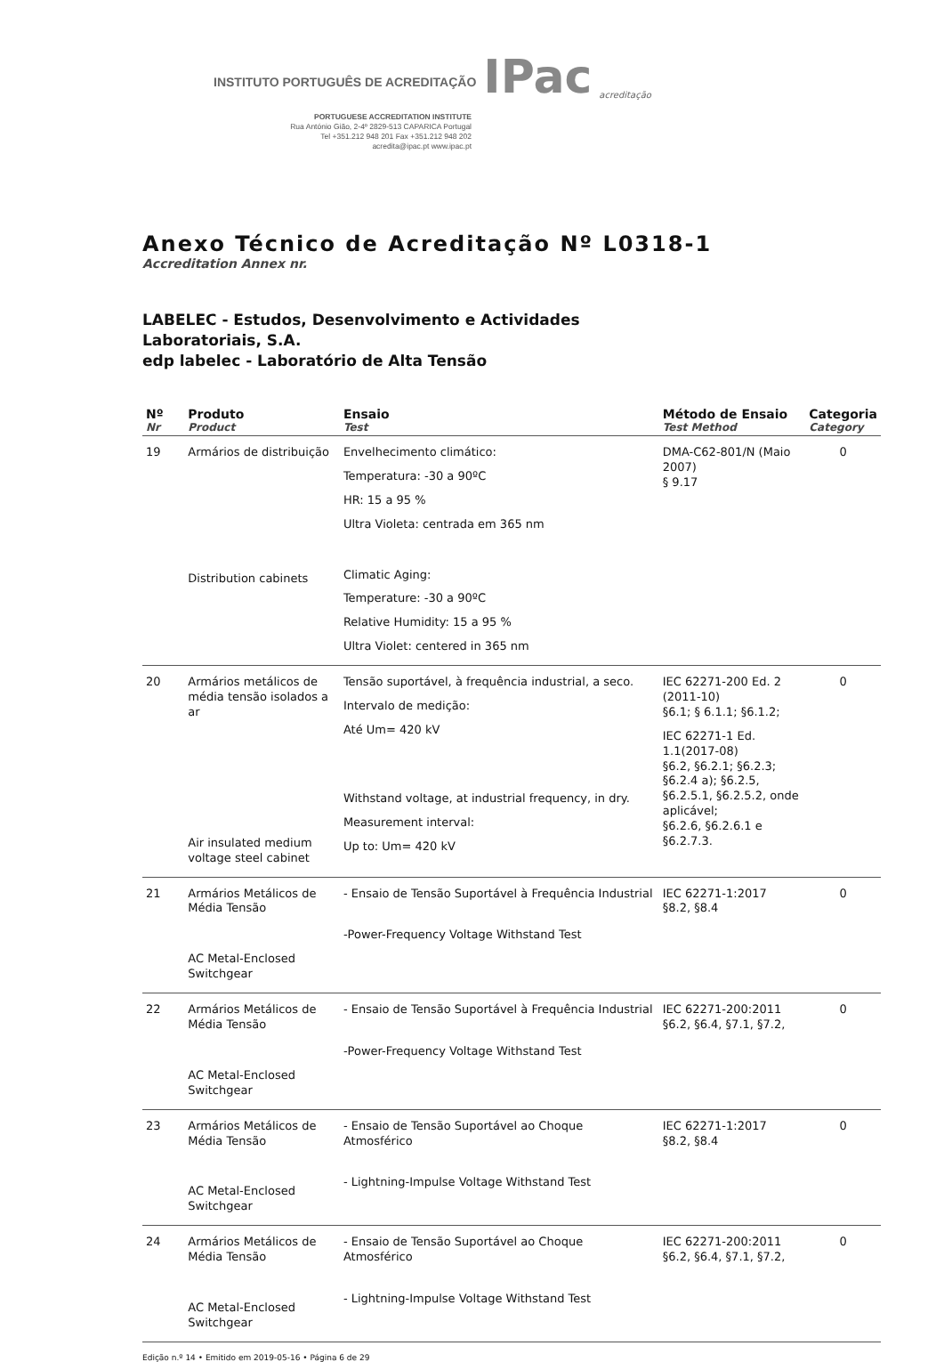INSTITUTO PORTUGUÊS DE ACREDITAÇÃO IPac acreditação
PORTUGUESE ACCREDITATION INSTITUTE
Rua António Gião, 2-4º 2829-513 CAPARICA Portugal
Tel +351.212 948 201 Fax +351.212 948 202
acredita@ipac.pt www.ipac.pt
Anexo Técnico de Acreditação Nº L0318-1
Accreditation Annex nr.
LABELEC - Estudos, Desenvolvimento e Actividades
Laboratoriais, S.A.
edp labelec - Laboratório de Alta Tensão
| Nº Nr | Produto Product | Ensaio Test | Método de Ensaio Test Method | Categoria Category |
| --- | --- | --- | --- | --- |
| 19 | Armários de distribuição Distribution cabinets | Envelhecimento climático: Temperatura: -30 a 90ºC HR: 15 a 95 % Ultra Violeta: centrada em 365 nm Climatic Aging: Temperature: -30 a 90ºC Relative Humidity: 15 a 95 % Ultra Violet: centered in 365 nm | DMA-C62-801/N (Maio 2007) § 9.17 | 0 |
| 20 | Armários metálicos de média tensão isolados a ar Air insulated medium voltage steel cabinet | Tensão suportável, à frequência industrial, a seco. Intervalo de medição: Até Um= 420 kV Withstand voltage, at industrial frequency, in dry. Measurement interval: Up to: Um= 420 kV | IEC 62271-200 Ed. 2 (2011-10) §6.1; § 6.1.1; §6.1.2; IEC 62271-1 Ed. 1.1(2017-08) §6.2, §6.2.1; §6.2.3; §6.2.4 a); §6.2.5, §6.2.5.1, §6.2.5.2, onde aplicável; §6.2.6, §6.2.6.1 e §6.2.7.3. | 0 |
| 21 | Armários Metálicos de Média Tensão AC Metal-Enclosed Switchgear | - Ensaio de Tensão Suportável à Frequência Industrial -Power-Frequency Voltage Withstand Test | IEC 62271-1:2017 §8.2, §8.4 | 0 |
| 22 | Armários Metálicos de Média Tensão AC Metal-Enclosed Switchgear | - Ensaio de Tensão Suportável à Frequência Industrial -Power-Frequency Voltage Withstand Test | IEC 62271-200:2011 §6.2, §6.4, §7.1, §7.2, | 0 |
| 23 | Armários Metálicos de Média Tensão AC Metal-Enclosed Switchgear | - Ensaio de Tensão Suportável ao Choque Atmosférico - Lightning-Impulse Voltage Withstand Test | IEC 62271-1:2017 §8.2, §8.4 | 0 |
| 24 | Armários Metálicos de Média Tensão AC Metal-Enclosed Switchgear | - Ensaio de Tensão Suportável ao Choque Atmosférico - Lightning-Impulse Voltage Withstand Test | IEC 62271-200:2011 §6.2, §6.4, §7.1, §7.2, | 0 |
Edição n.º 14 • Emitido em 2019-05-16 • Página 6 de 29